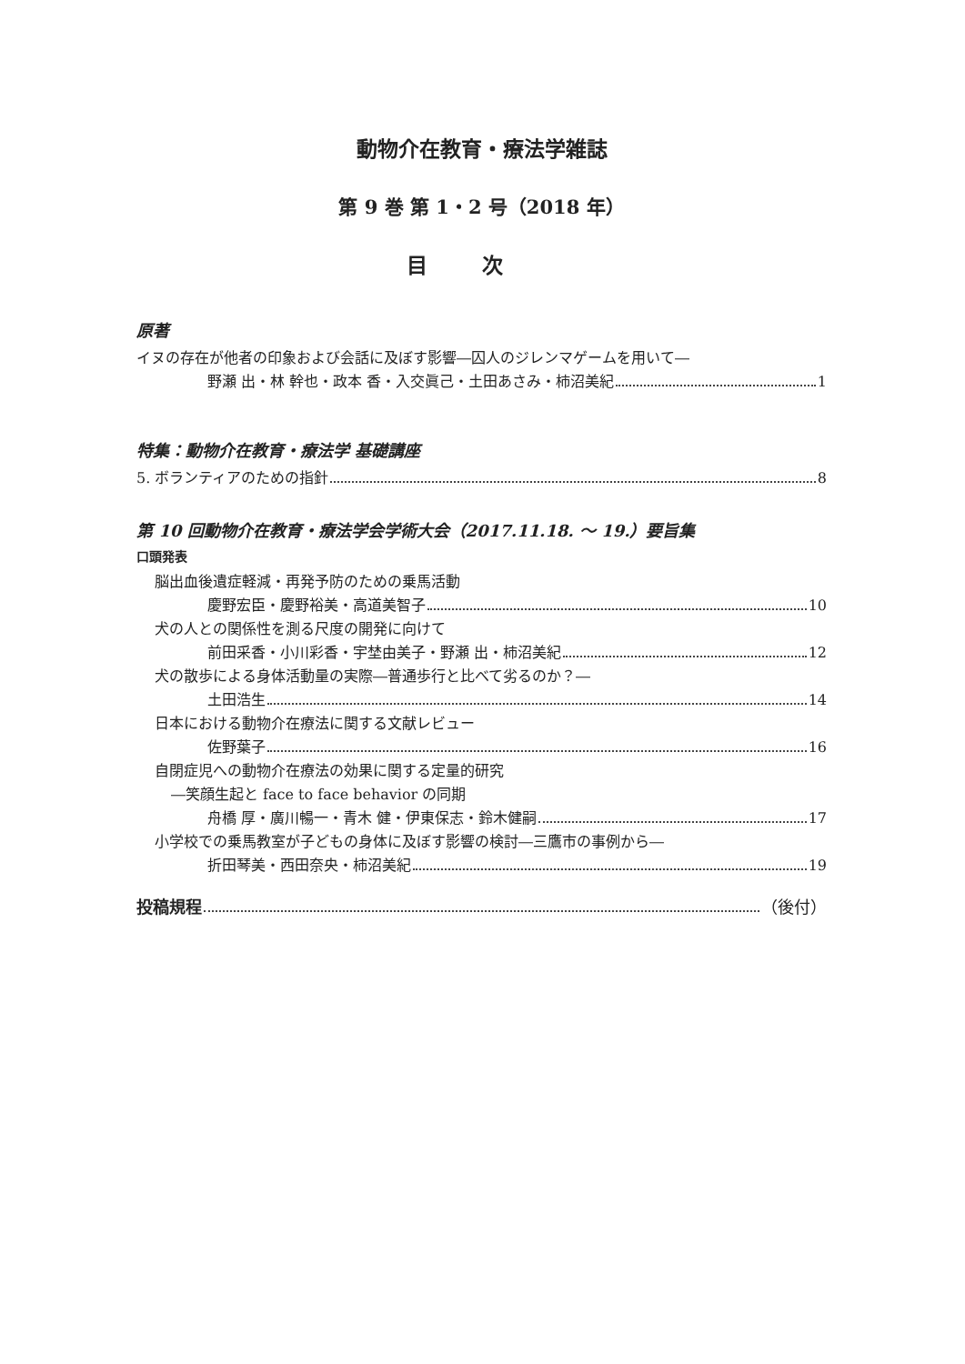動物介在教育・療法学雑誌
第 9 巻 第 1・2 号（2018 年）
目次
原著
イヌの存在が他者の印象および会話に及ぼす影響―囚人のジレンマゲームを用いて―
野瀬 出・林 幹也・政本 香・入交眞己・土田あさみ・柿沼美紀 1
特集：動物介在教育・療法学 基礎講座
5. ボランティアのための指針 8
第 10 回動物介在教育・療法学会学術大会（2017.11.18. ～ 19.）要旨集
口頭発表
脳出血後遺症軽減・再発予防のための乗馬活動
慶野宏臣・慶野裕美・高道美智子 10
犬の人との関係性を測る尺度の開発に向けて
前田采香・小川彩香・宇埜由美子・野瀬 出・柿沼美紀 12
犬の散歩による身体活動量の実際―普通歩行と比べて劣るのか？―
土田浩生 14
日本における動物介在療法に関する文献レビュー
佐野葉子 16
自閉症児への動物介在療法の効果に関する定量的研究
―笑顔生起と face to face behavior の同期
舟橋 厚・廣川暢一・青木 健・伊東保志・鈴木健嗣 17
小学校での乗馬教室が子どもの身体に及ぼす影響の検討―三鷹市の事例から―
折田琴美・西田奈央・柿沼美紀 19
投稿規程 （後付）